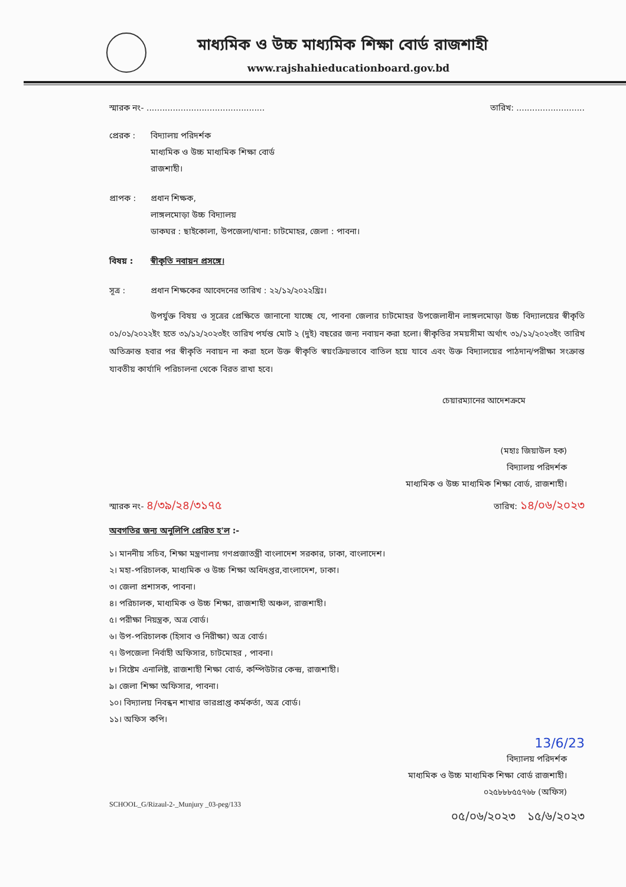মাধ্যমিক ও উচ্চ মাধ্যমিক শিক্ষা বোর্ড রাজশাহী
www.rajshahieducationboard.gov.bd
স্মারক নং- ............................................. তারিখ: ..........................
প্রেরক : বিদ্যালয় পরিদর্শক
মাধ্যমিক ও উচ্চ মাধ্যমিক শিক্ষা বোর্ড
রাজশাহী।
প্রাপক : প্রধান শিক্ষক,
লাঙ্গলমোড়া উচ্চ বিদ্যালয়
ডাকঘর : ছাইকোলা, উপজেলা/থানা: চাটমোহর, জেলা : পাবনা।
বিষয় : স্বীকৃতি নবায়ন প্রসঙ্গে।
সূত্র : প্রধান শিক্ষকের আবেদনের তারিখ : ২২/১২/২০২২খ্রিঃ।
উপর্যুক্ত বিষয় ও সূত্রের প্রেক্ষিতে জানানো যাচ্ছে যে, পাবনা জেলার চাটমোহর উপজেলাধীন লাঙ্গলমোড়া উচ্চ বিদ্যালয়ের স্বীকৃতি ০১/০১/২০২২ইং হতে ৩১/১২/২০২৩ইং তারিখ পর্যন্ত মোট ২ (দুই) বছরের জন্য নবায়ন করা হলো। স্বীকৃতির সময়সীমা অর্থাৎ ৩১/১২/২০২৩ইং তারিখ অতিক্রান্ত হবার পর স্বীকৃতি নবায়ন না করা হলে উক্ত স্বীকৃতি স্বয়ংক্রিয়ভাবে বাতিল হয়ে যাবে এবং উক্ত বিদ্যালয়ের পাঠদান/পরীক্ষা সংক্রান্ত যাবতীয় কার্যাদি পরিচালনা থেকে বিরত রাখা হবে।
চেয়ারম্যানের আদেশক্রমে
(মহাঃ জিয়াউল হক)
বিদ্যালয় পরিদর্শক
মাধ্যমিক ও উচ্চ মাধ্যমিক শিক্ষা বোর্ড, রাজশাহী।
স্মারক নং- ৪/৩৯/২৪/৩১৭৫ তারিখ: ১৪/০৬/২০২৩
অবগতির জন্য অনুলিপি প্রেরিত হ'ল :-
১। মাননীয় সচিব, শিক্ষা মন্ত্রণালয় গণপ্রজাতন্ত্রী বাংলাদেশ সরকার, ঢাকা, বাংলাদেশ।
২। মহা-পরিচালক, মাধ্যমিক ও উচ্চ শিক্ষা অধিদপ্তর,বাংলাদেশ, ঢাকা।
৩। জেলা প্রশাসক, পাবনা।
৪। পরিচালক, মাধ্যমিক ও উচ্চ শিক্ষা, রাজশাহী অঞ্চল, রাজশাহী।
৫। পরীক্ষা নিয়ন্ত্রক, অত্র বোর্ড।
৬। উপ-পরিচালক (হিসাব ও নিরীক্ষা) অত্র বোর্ড।
৭। উপজেলা নির্বাহী অফিসার, চাটমোহর , পাবনা।
৮। সিষ্টেম এনালিষ্ট, রাজশাহী শিক্ষা বোর্ড, কম্পিউটার কেন্দ্র, রাজশাহী।
৯। জেলা শিক্ষা অফিসার, পাবনা।
১০। বিদ্যালয় নিবন্ধন শাখার ভারপ্রাপ্ত কর্মকর্তা, অত্র বোর্ড।
১১। অফিস কপি।
13/6/23
বিদ্যালয় পরিদর্শক
মাধ্যমিক ও উচ্চ মাধ্যমিক শিক্ষা বোর্ড রাজশাহী।
০২৫৮৮৮৫৫৭৬৮ (অফিস)
SCHOOL_G/Rizaul-2-_Munjury _03-peg/133
০৫/০৬/২০২৩ ১৫/৬/২০২৩